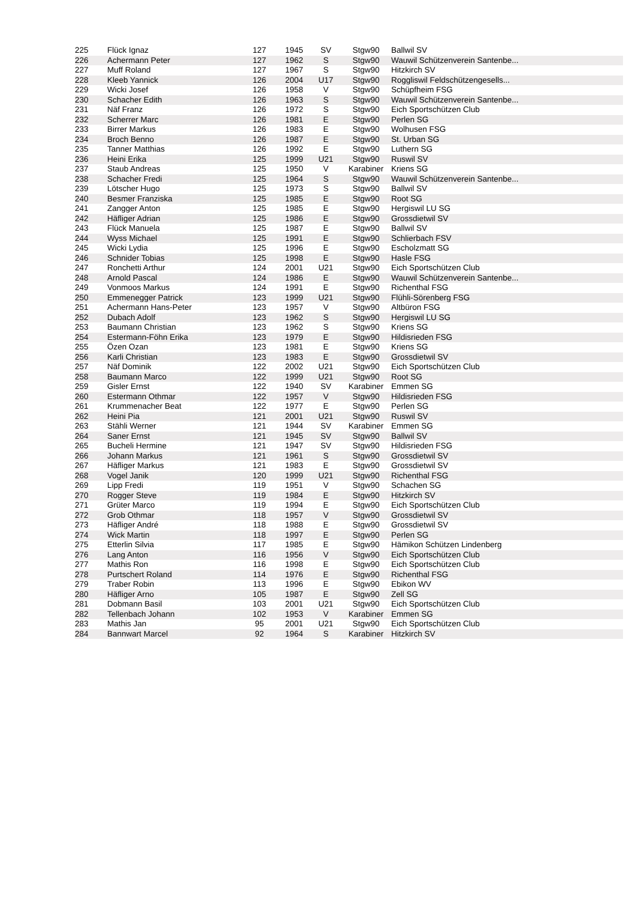| 225 | Flück Ignaz | 127 | 1945 | SV | Stgw90 | Ballwil SV |
| 226 | Achermann Peter | 127 | 1962 | S | Stgw90 | Wauwil Schützenverein Santenbe... |
| 227 | Muff Roland | 127 | 1967 | S | Stgw90 | Hitzkirch SV |
| 228 | Kleeb Yannick | 126 | 2004 | U17 | Stgw90 | Roggliswil Feldschützengesells... |
| 229 | Wicki Josef | 126 | 1958 | V | Stgw90 | Schüpfheim FSG |
| 230 | Schacher Edith | 126 | 1963 | S | Stgw90 | Wauwil Schützenverein Santenbe... |
| 231 | Näf Franz | 126 | 1972 | S | Stgw90 | Eich Sportschützen Club |
| 232 | Scherrer Marc | 126 | 1981 | E | Stgw90 | Perlen SG |
| 233 | Birrer Markus | 126 | 1983 | E | Stgw90 | Wolhusen FSG |
| 234 | Broch Benno | 126 | 1987 | E | Stgw90 | St. Urban SG |
| 235 | Tanner Matthias | 126 | 1992 | E | Stgw90 | Luthern SG |
| 236 | Heini Erika | 125 | 1999 | U21 | Stgw90 | Ruswil SV |
| 237 | Staub Andreas | 125 | 1950 | V | Karabiner | Kriens SG |
| 238 | Schacher Fredi | 125 | 1964 | S | Stgw90 | Wauwil Schützenverein Santenbe... |
| 239 | Lötscher Hugo | 125 | 1973 | S | Stgw90 | Ballwil SV |
| 240 | Besmer Franziska | 125 | 1985 | E | Stgw90 | Root SG |
| 241 | Zangger Anton | 125 | 1985 | E | Stgw90 | Hergiswil LU SG |
| 242 | Häfliger Adrian | 125 | 1986 | E | Stgw90 | Grossdietwil SV |
| 243 | Flück Manuela | 125 | 1987 | E | Stgw90 | Ballwil SV |
| 244 | Wyss Michael | 125 | 1991 | E | Stgw90 | Schlierbach FSV |
| 245 | Wicki Lydia | 125 | 1996 | E | Stgw90 | Escholzmatt SG |
| 246 | Schnider Tobias | 125 | 1998 | E | Stgw90 | Hasle FSG |
| 247 | Ronchetti Arthur | 124 | 2001 | U21 | Stgw90 | Eich Sportschützen Club |
| 248 | Arnold Pascal | 124 | 1986 | E | Stgw90 | Wauwil Schützenverein Santenbe... |
| 249 | Vonmoos Markus | 124 | 1991 | E | Stgw90 | Richenthal FSG |
| 250 | Emmenegger Patrick | 123 | 1999 | U21 | Stgw90 | Flühli-Sörenberg FSG |
| 251 | Achermann Hans-Peter | 123 | 1957 | V | Stgw90 | Altbüron FSG |
| 252 | Dubach Adolf | 123 | 1962 | S | Stgw90 | Hergiswil LU SG |
| 253 | Baumann Christian | 123 | 1962 | S | Stgw90 | Kriens SG |
| 254 | Estermann-Föhn Erika | 123 | 1979 | E | Stgw90 | Hildisrieden FSG |
| 255 | Özen Ozan | 123 | 1981 | E | Stgw90 | Kriens SG |
| 256 | Karli Christian | 123 | 1983 | E | Stgw90 | Grossdietwil SV |
| 257 | Näf Dominik | 122 | 2002 | U21 | Stgw90 | Eich Sportschützen Club |
| 258 | Baumann Marco | 122 | 1999 | U21 | Stgw90 | Root SG |
| 259 | Gisler Ernst | 122 | 1940 | SV | Karabiner | Emmen SG |
| 260 | Estermann Othmar | 122 | 1957 | V | Stgw90 | Hildisrieden FSG |
| 261 | Krummenacher Beat | 122 | 1977 | E | Stgw90 | Perlen SG |
| 262 | Heini Pia | 121 | 2001 | U21 | Stgw90 | Ruswil SV |
| 263 | Stähli Werner | 121 | 1944 | SV | Karabiner | Emmen SG |
| 264 | Saner Ernst | 121 | 1945 | SV | Stgw90 | Ballwil SV |
| 265 | Bucheli Hermine | 121 | 1947 | SV | Stgw90 | Hildisrieden FSG |
| 266 | Johann Markus | 121 | 1961 | S | Stgw90 | Grossdietwil SV |
| 267 | Häfliger Markus | 121 | 1983 | E | Stgw90 | Grossdietwil SV |
| 268 | Vogel Janik | 120 | 1999 | U21 | Stgw90 | Richenthal FSG |
| 269 | Lipp Fredi | 119 | 1951 | V | Stgw90 | Schachen SG |
| 270 | Rogger Steve | 119 | 1984 | E | Stgw90 | Hitzkirch SV |
| 271 | Grüter Marco | 119 | 1994 | E | Stgw90 | Eich Sportschützen Club |
| 272 | Grob Othmar | 118 | 1957 | V | Stgw90 | Grossdietwil SV |
| 273 | Häfliger André | 118 | 1988 | E | Stgw90 | Grossdietwil SV |
| 274 | Wick Martin | 118 | 1997 | E | Stgw90 | Perlen SG |
| 275 | Etterlin Silvia | 117 | 1985 | E | Stgw90 | Hämikon Schützen Lindenberg |
| 276 | Lang Anton | 116 | 1956 | V | Stgw90 | Eich Sportschützen Club |
| 277 | Mathis Ron | 116 | 1998 | E | Stgw90 | Eich Sportschützen Club |
| 278 | Purtschert Roland | 114 | 1976 | E | Stgw90 | Richenthal FSG |
| 279 | Traber Robin | 113 | 1996 | E | Stgw90 | Ebikon WV |
| 280 | Häfliger Arno | 105 | 1987 | E | Stgw90 | Zell SG |
| 281 | Dobmann Basil | 103 | 2001 | U21 | Stgw90 | Eich Sportschützen Club |
| 282 | Tellenbach Johann | 102 | 1953 | V | Karabiner | Emmen SG |
| 283 | Mathis Jan | 95 | 2001 | U21 | Stgw90 | Eich Sportschützen Club |
| 284 | Bannwart Marcel | 92 | 1964 | S | Karabiner | Hitzkirch SV |